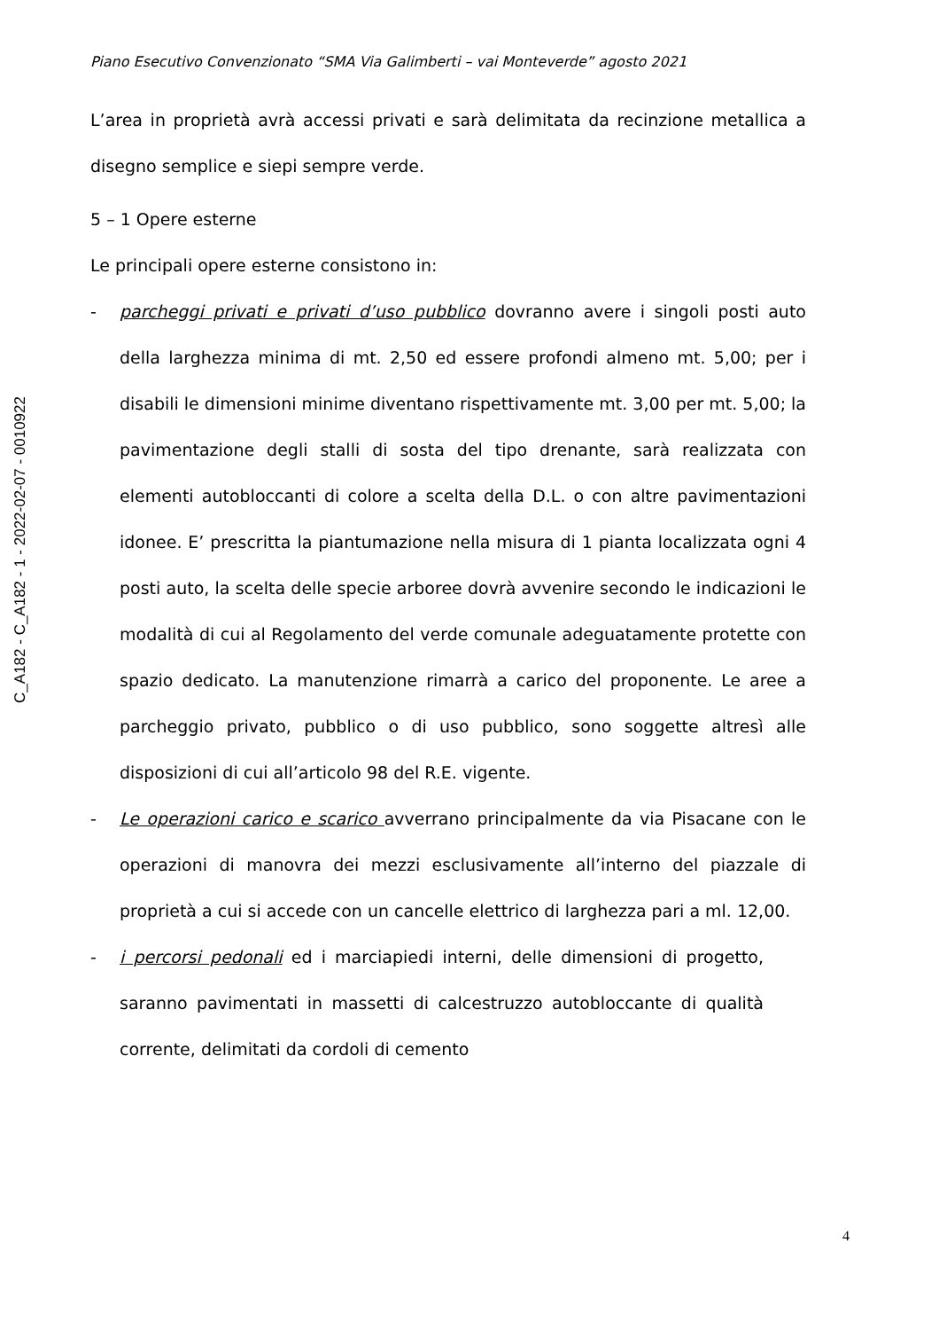C_A182 - C_A182 - 1 - 2022-02-07 - 0010922
Piano Esecutivo Convenzionato “SMA Via Galimberti – vai Monteverde” agosto 2021
L’area in proprietà avrà accessi privati e sarà delimitata da recinzione metallica a disegno semplice e siepi sempre verde.
5 – 1 Opere esterne
Le principali opere esterne consistono in:
- parcheggi privati e privati d’uso pubblico dovranno avere i singoli posti auto della larghezza minima di mt. 2,50 ed essere profondi almeno mt. 5,00; per i disabili le dimensioni minime diventano rispettivamente mt. 3,00 per mt. 5,00; la pavimentazione degli stalli di sosta del tipo drenante, sarà realizzata con elementi autobloccanti di colore a scelta della D.L. o con altre pavimentazioni idonee. E’ prescritta la piantumazione nella misura di 1 pianta localizzata ogni 4 posti auto, la scelta delle specie arboree dovrà avvenire secondo le indicazioni le modalità di cui al Regolamento del verde comunale adeguatamente protette con spazio dedicato. La manutenzione rimarrà a carico del proponente. Le aree a parcheggio privato, pubblico o di uso pubblico, sono soggette altresì alle disposizioni di cui all’articolo 98 del R.E. vigente.
- Le operazioni carico e scarico avverrano principalmente da via Pisacane con le operazioni di manovra dei mezzi esclusivamente all’interno del piazzale di proprietà a cui si accede con un cancelle elettrico di larghezza pari a ml. 12,00.
- i percorsi pedonali ed i marciapiedi interni, delle dimensioni di progetto, saranno pavimentati in massetti di calcestruzzo autobloccante di qualità corrente, delimitati da cordoli di cemento
4